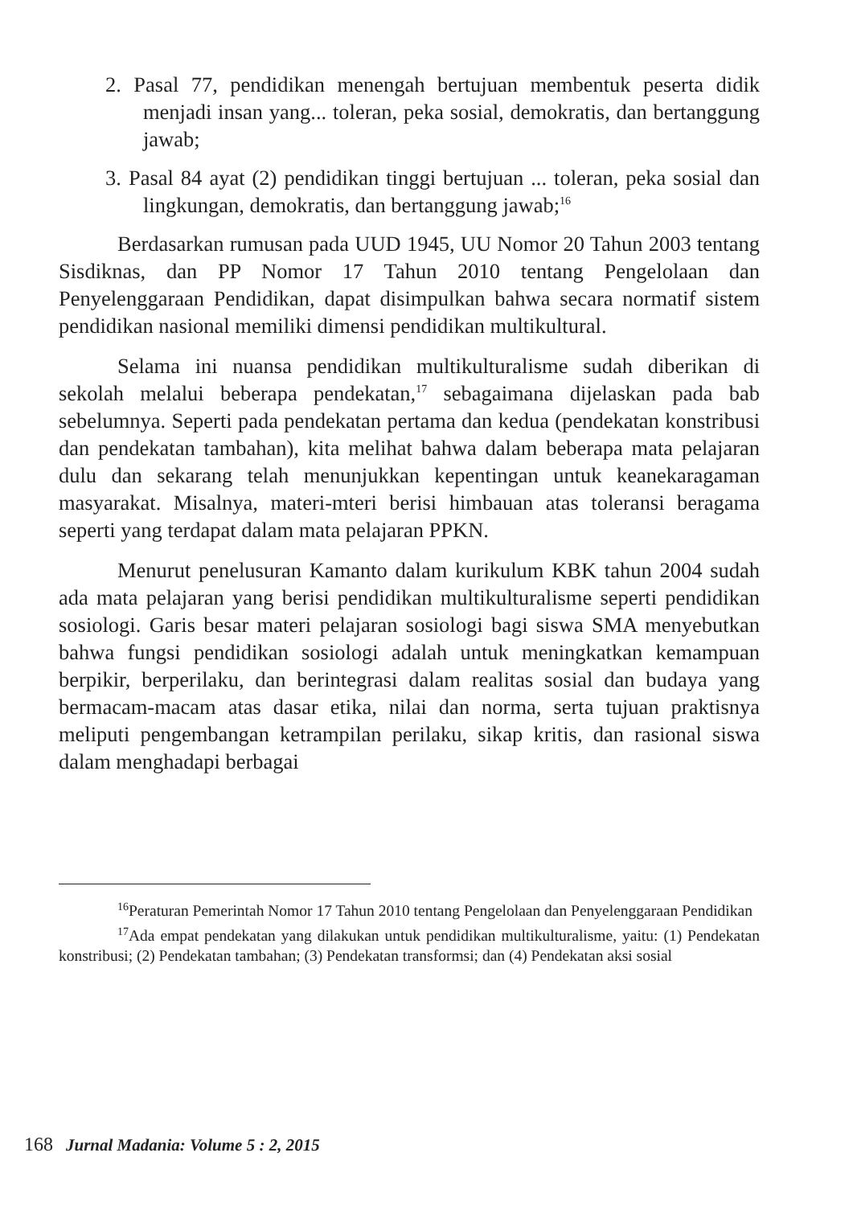2. Pasal 77, pendidikan menengah bertujuan membentuk peserta didik menjadi insan yang... toleran, peka sosial, demokratis, dan bertanggung jawab;
3. Pasal 84 ayat (2) pendidikan tinggi bertujuan ... toleran, peka sosial dan lingkungan, demokratis, dan bertanggung jawab;<sup>16</sup>
Berdasarkan rumusan pada UUD 1945, UU Nomor 20 Tahun 2003 tentang Sisdiknas, dan PP Nomor 17 Tahun 2010 tentang Pengelolaan dan Penyelenggaraan Pendidikan, dapat disimpulkan bahwa secara normatif sistem pendidikan nasional memiliki dimensi pendidikan multikultural.
Selama ini nuansa pendidikan multikulturalisme sudah diberikan di sekolah melalui beberapa pendekatan,<sup>17</sup> sebagaimana dijelaskan pada bab sebelumnya. Seperti pada pendekatan pertama dan kedua (pendekatan konstribusi dan pendekatan tambahan), kita melihat bahwa dalam beberapa mata pelajaran dulu dan sekarang telah menunjukkan kepentingan untuk keanekaragaman masyarakat. Misalnya, materi-mteri berisi himbauan atas toleransi beragama seperti yang terdapat dalam mata pelajaran PPKN.
Menurut penelusuran Kamanto dalam kurikulum KBK tahun 2004 sudah ada mata pelajaran yang berisi pendidikan multikulturalisme seperti pendidikan sosiologi. Garis besar materi pelajaran sosiologi bagi siswa SMA menyebutkan bahwa fungsi pendidikan sosiologi adalah untuk meningkatkan kemampuan berpikir, berperilaku, dan berintegrasi dalam realitas sosial dan budaya yang bermacam-macam atas dasar etika, nilai dan norma, serta tujuan praktisnya meliputi pengembangan ketrampilan perilaku, sikap kritis, dan rasional siswa dalam menghadapi berbagai
<sup>16</sup> Peraturan Pemerintah Nomor 17 Tahun 2010 tentang Pengelolaan dan Penyelenggaraan Pendidikan
<sup>17</sup> Ada empat pendekatan yang dilakukan untuk pendidikan multikulturalisme, yaitu: (1) Pendekatan konstribusi; (2) Pendekatan tambahan; (3) Pendekatan transformsi; dan (4) Pendekatan aksi sosial
168 Jurnal Madania: Volume 5 : 2, 2015